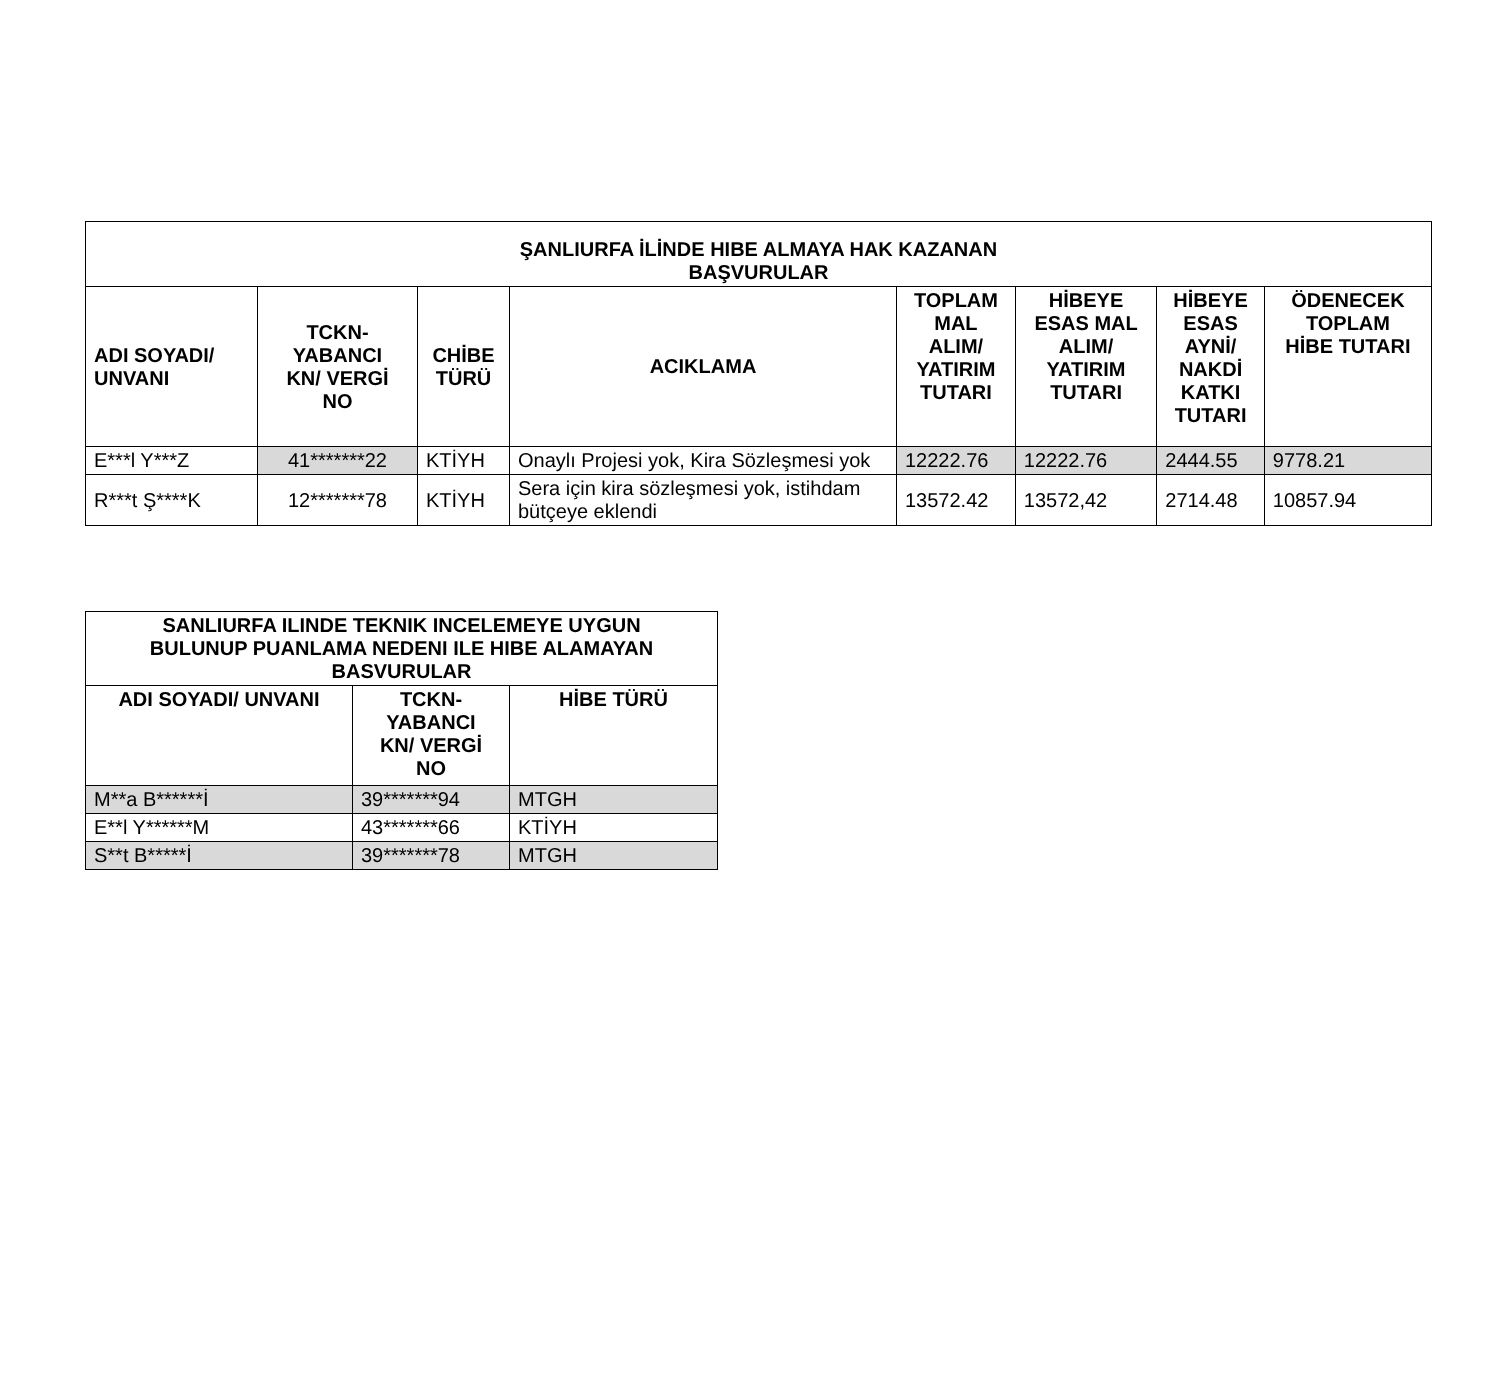| ŞANLIURFA İLİNDE HIBE ALMAYA HAK KAZANAN BAŞVURULAR | | | | | | | |
| --- | --- | --- | --- | --- | --- | --- | --- |
| ADI SOYADI/ UNVANI | TCKN- YABANCI KN/ VERGİ NO | CHİBE TÜRÜ | ACIKLAMA | TOPLAM MAL ALIM/ YATIRIM TUTARI | HİBEYE ESAS MAL ALIM/ YATIRIM TUTARI | HİBEYE ESAS AYNİ/ NAKDİ KATKI TUTARI | ÖDENECEK TOPLAM HİBE TUTARI |
| E***l Y***Z | 41*******22 | KTİYH | Onaylı Projesi yok, Kira Sözleşmesi yok | 12222.76 | 12222.76 | 2444.55 | 9778.21 |
| R***t Ş****K | 12*******78 | KTİYH | Sera için kira sözleşmesi yok, istihdam bütçeye eklendi | 13572.42 | 13572,42 | 2714.48 | 10857.94 |
| SANLIURFA ILINDE TEKNIK INCELEMEYE UYGUN BULUNUP PUANLAMA NEDENI ILE HIBE ALAMAYAN BASVURULAR | | |
| --- | --- | --- |
| ADI SOYADI/ UNVANI | TCKN- YABANCI KN/ VERGİ NO | HİBE TÜRÜ |
| M**a B******İ | 39*******94 | MTGH |
| E**l Y******M | 43*******66 | KTİYH |
| S**t B*****İ | 39*******78 | MTGH |